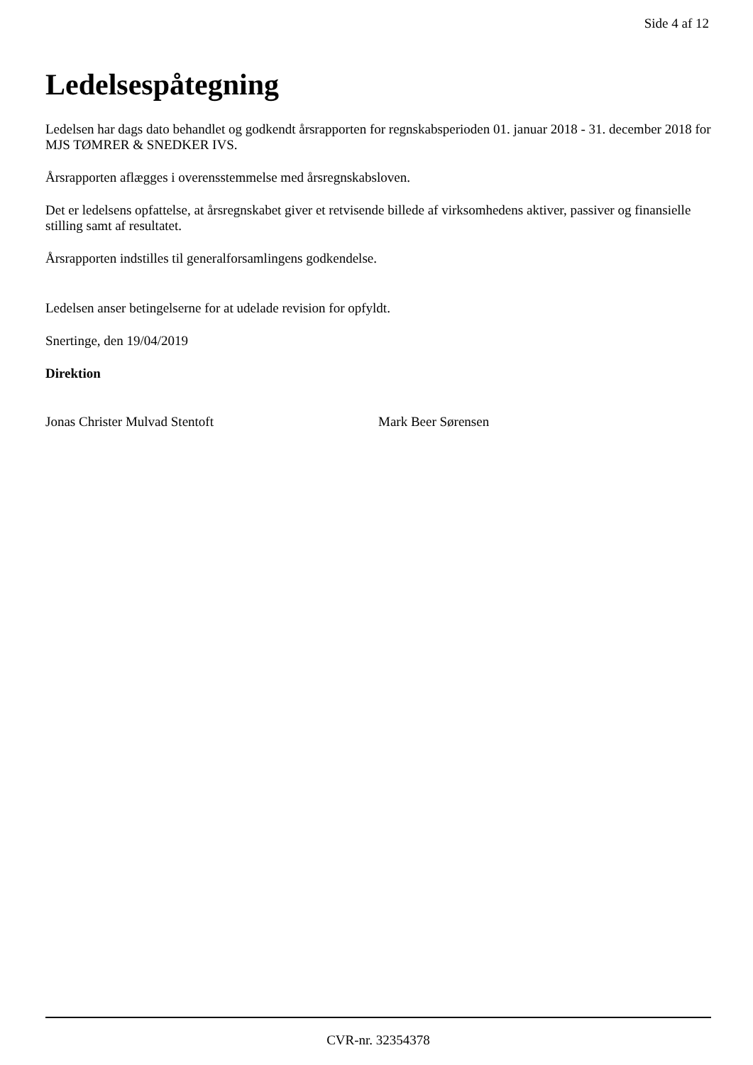Side 4 af 12
Ledelsespåtegning
Ledelsen har dags dato behandlet og godkendt årsrapporten for regnskabsperioden 01. januar 2018 - 31. december 2018 for MJS TØMRER & SNEDKER IVS.
Årsrapporten aflægges i overensstemmelse med årsregnskabsloven.
Det er ledelsens opfattelse, at årsregnskabet giver et retvisende billede af virksomhedens aktiver, passiver og finansielle stilling samt af resultatet.
Årsrapporten indstilles til generalforsamlingens godkendelse.
Ledelsen anser betingelserne for at udelade revision for opfyldt.
Snertinge, den 19/04/2019
Direktion
Jonas Christer Mulvad Stentoft Mark Beer Sørensen
CVR-nr. 32354378